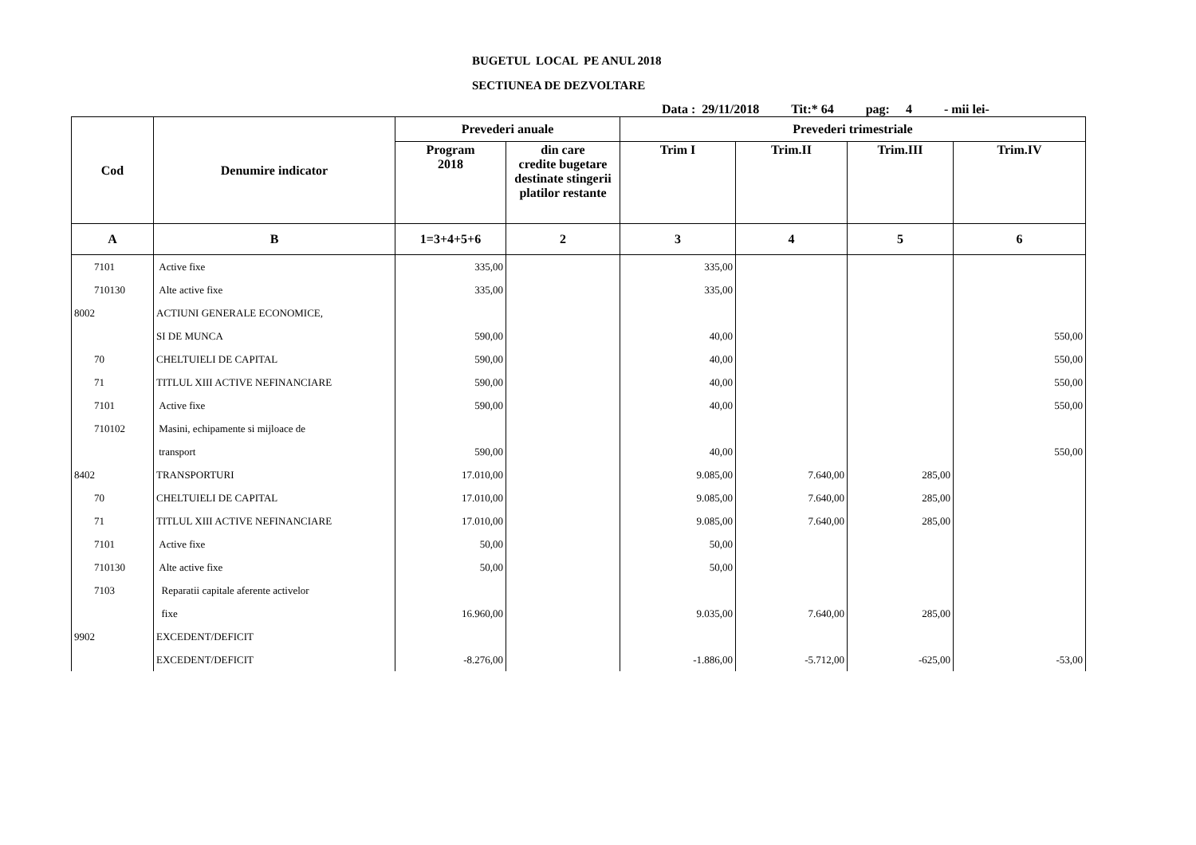BUGETUL LOCAL PE ANUL 2018
SECTIUNEA DE DEZVOLTARE
Data : 29/11/2018 Tit:* 64 pag: 4 - mii lei-
| Cod | Denumire indicator | Prevederi anuale | | Prevederi trimestriale | | | |
| --- | --- | --- | --- | --- | --- | --- | --- |
| | | Program 2018 | din care credite bugetare destinate stingerii platilor restante | Trim I | Trim.II | Trim.III | Trim.IV |
| A | B | 1=3+4+5+6 | 2 | 3 | 4 | 5 | 6 |
| 7101 | Active fixe | 335,00 | | 335,00 | | | |
| 710130 | Alte active fixe | 335,00 | | 335,00 | | | |
| 8002 | ACTIUNI GENERALE ECONOMICE, | | | | | | |
| | SI DE MUNCA | 590,00 | | 40,00 | | | 550,00 |
| 70 | CHELTUIELI DE CAPITAL | 590,00 | | 40,00 | | | 550,00 |
| 71 | TITLUL XIII ACTIVE NEFINANCIARE | 590,00 | | 40,00 | | | 550,00 |
| 7101 | Active fixe | 590,00 | | 40,00 | | | 550,00 |
| 710102 | Masini, echipamente si mijloace de | | | | | | |
| | transport | 590,00 | | 40,00 | | | 550,00 |
| 8402 | TRANSPORTURI | 17.010,00 | | 9.085,00 | 7.640,00 | 285,00 | |
| 70 | CHELTUIELI DE CAPITAL | 17.010,00 | | 9.085,00 | 7.640,00 | 285,00 | |
| 71 | TITLUL XIII ACTIVE NEFINANCIARE | 17.010,00 | | 9.085,00 | 7.640,00 | 285,00 | |
| 7101 | Active fixe | 50,00 | | 50,00 | | | |
| 710130 | Alte active fixe | 50,00 | | 50,00 | | | |
| 7103 | Reparatii capitale aferente activelor | | | | | | |
| | fixe | 16.960,00 | | 9.035,00 | 7.640,00 | 285,00 | |
| 9902 | EXCEDENT/DEFICIT | | | | | | |
| | EXCEDENT/DEFICIT | -8.276,00 | | -1.886,00 | -5.712,00 | -625,00 | -53,00 |